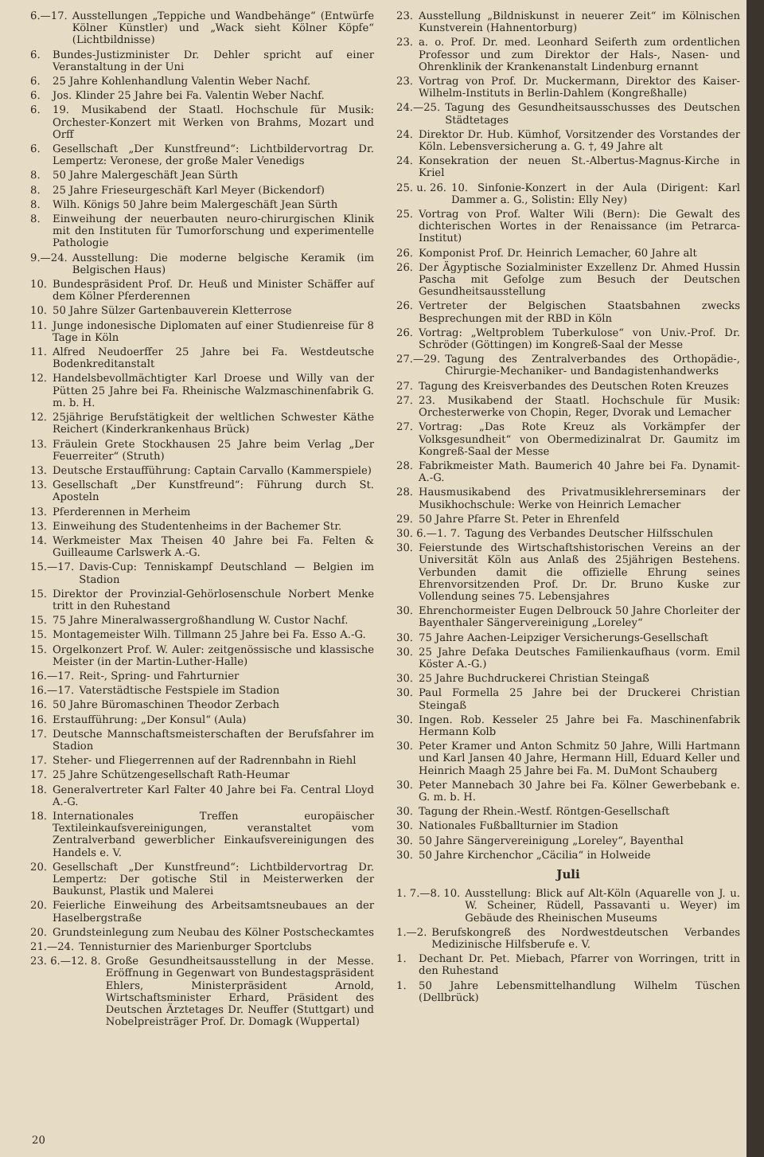6.—17. Ausstellungen „Teppiche und Wandbehänge“ (Entwürfe Kölner Künstler) und „Wack sieht Kölner Köpfe“ (Lichtbildnisse)
6. Bundes-Justizminister Dr. Dehler spricht auf einer Veranstaltung in der Uni
6. 25 Jahre Kohlenhandlung Valentin Weber Nachf.
6. Jos. Klinder 25 Jahre bei Fa. Valentin Weber Nachf.
6. 19. Musikabend der Staatl. Hochschule für Musik: Orchester-Konzert mit Werken von Brahms, Mozart und Orff
6. Gesellschaft „Der Kunstfreund“: Lichtbildervortrag Dr. Lempertz: Veronese, der große Maler Venedigs
8. 50 Jahre Malergeschäft Jean Sürth
8. 25 Jahre Frieseurgeschäft Karl Meyer (Bickendorf)
8. Wilh. Königs 50 Jahre beim Malergeschäft Jean Sürth
8. Einweihung der neuerbauten neuro-chirurgischen Klinik mit den Instituten für Tumorforschung und experimentelle Pathologie
9.—24. Ausstellung: Die moderne belgische Keramik (im Belgischen Haus)
10. Bundespräsident Prof. Dr. Heuß und Minister Schäffer auf dem Kölner Pferderennen
10. 50 Jahre Sülzer Gartenbauverein Kletterrose
11. Junge indonesische Diplomaten auf einer Studienreise für 8 Tage in Köln
11. Alfred Neudoerffer 25 Jahre bei Fa. Westdeutsche Bodenkreditanstalt
12. Handelsbevollmächtigter Karl Droese und Willy van der Pütten 25 Jahre bei Fa. Rheinische Walzmaschinenfabrik G. m. b. H.
12. 25jährige Berufstätigkeit der weltlichen Schwester Käthe Reichert (Kinderkrankenhaus Brück)
13. Fräulein Grete Stockhausen 25 Jahre beim Verlag „Der Feuerreiter“ (Struth)
13. Deutsche Erstaufführung: Captain Carvallo (Kammerspiele)
13. Gesellschaft „Der Kunstfreund“: Führung durch St. Aposteln
13. Pferderennen in Merheim
13. Einweihung des Studentenheims in der Bachemer Str.
14. Werkmeister Max Theisen 40 Jahre bei Fa. Felten & Guilleaume Carlswerk A.-G.
15.—17. Davis-Cup: Tenniskampf Deutschland — Belgien im Stadion
15. Direktor der Provinzial-Gehörlosenschule Norbert Menke tritt in den Ruhestand
15. 75 Jahre Mineralwassergroßhandlung W. Custor Nachf.
15. Montagemeister Wilh. Tillmann 25 Jahre bei Fa. Esso A.-G.
15. Orgelkonzert Prof. W. Auler: zeitgenössische und klassische Meister (in der Martin-Luther-Halle)
16.—17. Reit-, Spring- und Fahrturnier
16.—17. Vaterstädtische Festspiele im Stadion
16. 50 Jahre Büromaschinen Theodor Zerbach
16. Erstaufführung: „Der Konsul“ (Aula)
17. Deutsche Mannschaftsmeisterschaften der Berufsfahrer im Stadion
17. Steher- und Fliegerrennen auf der Radrennbahn in Riehl
17. 25 Jahre Schützengesellschaft Rath-Heumar
18. Generalvertreter Karl Falter 40 Jahre bei Fa. Central Lloyd A.-G.
18. Internationales Treffen europäischer Textileinkaufsvereinigungen, veranstaltet vom Zentralverband gewerblicher Einkaufsvereinigungen des Handels e. V.
20. Gesellschaft „Der Kunstfreund“: Lichtbildervortrag Dr. Lempertz: Der gotische Stil in Meisterwerken der Baukunst, Plastik und Malerei
20. Feierliche Einweihung des Arbeitsamtsneubaues an der Haselbergstraße
20. Grundsteinlegung zum Neubau des Kölner Postscheckamtes
21.—24. Tennisturnier des Marienburger Sportclubs
23. 6.—12. 8. Große Gesundheitsausstellung in der Messe. Eröffnung in Gegenwart von Bundestagspräsident Ehlers, Ministerpräsident Arnold, Wirtschaftsminister Erhard, Präsident des Deutschen Ärztetages Dr. Neuffer (Stuttgart) und Nobelpreisträger Prof. Dr. Domagk (Wuppertal)
23. Ausstellung „Bildniskunst in neuerer Zeit“ im Kölnischen Kunstverein (Hahnentorburg)
23. a. o. Prof. Dr. med. Leonhard Seiferth zum ordentlichen Professor und zum Direktor der Hals-, Nasen- und Ohrenklinik der Krankenanstalt Lindenburg ernannt
23. Vortrag von Prof. Dr. Muckermann, Direktor des Kaiser-Wilhelm-Instituts in Berlin-Dahlem (Kongreßhalle)
24.—25. Tagung des Gesundheitsausschusses des Deutschen Städtetages
24. Direktor Dr. Hub. Kümhof, Vorsitzender des Vorstandes der Köln. Lebensversicherung a. G. †, 49 Jahre alt
24. Konsekration der neuen St.-Albertus-Magnus-Kirche in Kriel
25. u. 26. 10. Sinfonie-Konzert in der Aula (Dirigent: Karl Dammer a. G., Solistin: Elly Ney)
25. Vortrag von Prof. Walter Wili (Bern): Die Gewalt des dichterischen Wortes in der Renaissance (im Petrarca-Institut)
26. Komponist Prof. Dr. Heinrich Lemacher, 60 Jahre alt
26. Der Ägyptische Sozialminister Exzellenz Dr. Ahmed Hussin Pascha mit Gefolge zum Besuch der Deutschen Gesundheitsausstellung
26. Vertreter der Belgischen Staatsbahnen zwecks Besprechungen mit der RBD in Köln
26. Vortrag: „Weltproblem Tuberkulose“ von Univ.-Prof. Dr. Schröder (Göttingen) im Kongreß-Saal der Messe
27.—29. Tagung des Zentralverbandes des Orthopädie-, Chirurgie-Mechaniker- und Bandagistenhandwerks
27. Tagung des Kreisverbandes des Deutschen Roten Kreuzes
27. 23. Musikabend der Staatl. Hochschule für Musik: Orchesterwerke von Chopin, Reger, Dvorak und Lemacher
27. Vortrag: „Das Rote Kreuz als Vorkämpfer der Volksgesundheit“ von Obermedizinalrat Dr. Gaumitz im Kongreß-Saal der Messe
28. Fabrikmeister Math. Baumerich 40 Jahre bei Fa. Dynamit-A.-G.
28. Hausmusikabend des Privatmusiklehrerseminars der Musikhochschule: Werke von Heinrich Lemacher
29. 50 Jahre Pfarre St. Peter in Ehrenfeld
30. 6.—1. 7. Tagung des Verbandes Deutscher Hilfsschulen
30. Feierstunde des Wirtschaftshistorischen Vereins an der Universität Köln aus Anlaß des 25jährigen Bestehens. Verbunden damit die offizielle Ehrung seines Ehrenvorsitzenden Prof. Dr. Dr. Bruno Kuske zur Vollendung seines 75. Lebensjahres
30. Ehrenchormeister Eugen Delbrouck 50 Jahre Chorleiter der Bayenthaler Sängervereinigung „Loreley“
30. 75 Jahre Aachen-Leipziger Versicherungs-Gesellschaft
30. 25 Jahre Defaka Deutsches Familienkaufhaus (vorm. Emil Köster A.-G.)
30. 25 Jahre Buchdruckerei Christian Steingaß
30. Paul Formella 25 Jahre bei der Druckerei Christian Steingaß
30. Ingen. Rob. Kesseler 25 Jahre bei Fa. Maschinenfabrik Hermann Kolb
30. Peter Kramer und Anton Schmitz 50 Jahre, Willi Hartmann und Karl Jansen 40 Jahre, Hermann Hill, Eduard Keller und Heinrich Maagh 25 Jahre bei Fa. M. DuMont Schauberg
30. Peter Mannebach 30 Jahre bei Fa. Kölner Gewerbebank e. G. m. b. H.
30. Tagung der Rhein.-Westf. Röntgen-Gesellschaft
30. Nationales Fußballturnier im Stadion
30. 50 Jahre Sängervereinigung „Loreley“, Bayenthal
30. 50 Jahre Kirchenchor „Cäcilia“ in Holweide
Juli
1. 7.—8. 10. Ausstellung: Blick auf Alt-Köln (Aquarelle von J. u. W. Scheiner, Rüdell, Passavanti u. Weyer) im Gebäude des Rheinischen Museums
1.—2. Berufskongreß des Nordwestdeutschen Verbandes Medizinische Hilfsberufe e. V.
1. Dechant Dr. Pet. Miebach, Pfarrer von Worringen, tritt in den Ruhestand
1. 50 Jahre Lebensmittelhandlung Wilhelm Tüschen (Dellbrück)
20